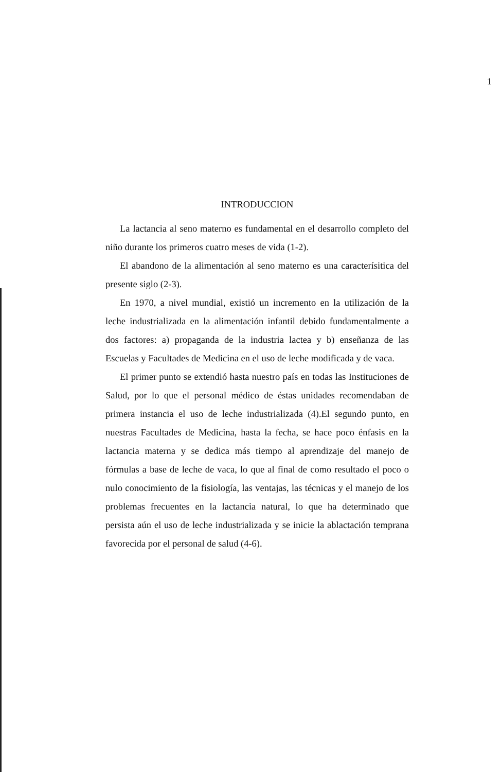1
INTRODUCCION
La lactancia al seno materno es fundamental en el desarrollo completo del niño durante los primeros cuatro meses de vida (1-2).
El abandono de la alimentación al seno materno es una caracterísitica del presente siglo (2-3).
En 1970, a nivel mundial, existió un incremento en la utilización de la leche industrializada en la alimentación infantil debido fundamentalmente a dos factores: a) propaganda de la industria lactea y b) enseñanza de las Escuelas y Facultades de Medicina en el uso de leche modificada y de vaca.
El primer punto se extendió hasta nuestro país en todas las Instituciones de Salud, por lo que el personal médico de éstas unidades recomendaban de primera instancia el uso de leche industrializada (4).El segundo punto, en nuestras Facultades de Medicina, hasta la fecha, se hace poco énfasis en la lactancia materna y se dedica más tiempo al aprendizaje del manejo de fórmulas a base de leche de vaca, lo que al final de como resultado el poco o nulo conocimiento de la fisiología, las ventajas, las técnicas y el manejo de los problemas frecuentes en la lactancia natural, lo que ha determinado que persista aún el uso de leche industrializada y se inicie la ablactación temprana favorecida por el personal de salud (4-6).